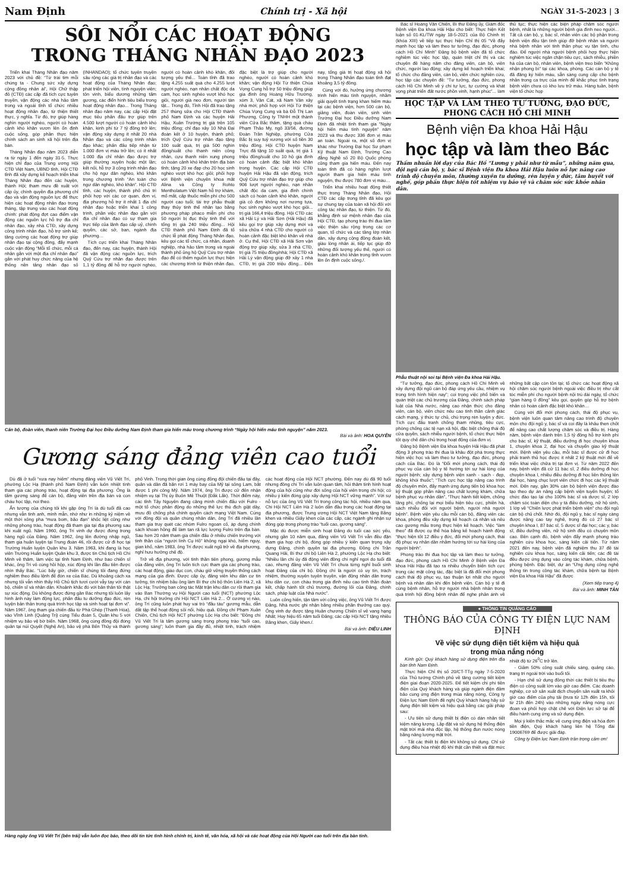Nam Định Chính trị - Xã hội NGÀY 31-5-2023 | 3
SÔI NỔI CÁC HOẠT ĐỘNG
TRONG THÁNG NHÂN ĐẠO 2023
Triển khai Tháng Nhân đạo năm 2023 với chủ đề: “Từ trái tim mỗi chúng ta - Chung sức xây dựng cộng đồng nhân ái”, Hội Chữ thập đỏ (CTĐ) các cấp đã tích cực tuyên truyền, vận động các nhà hảo tâm trong và ngoài tỉnh tổ chức nhiều hoạt động nhân đạo, từ thiện thiết thực, ý nghĩa. Từ đó, trợ giúp hàng nghìn người nghèo, người có hoàn cảnh khó khăn vươn lên ổn định cuộc sống, góp phần thực hiện chính sách an sinh xã hội trên địa bàn.
Tháng Nhân đạo năm 2023 diễn ra từ ngày 1 đến ngày 31-5. Thực hiện chỉ đạo của Trung ương Hội CTĐ Việt Nam, UBND tỉnh, Hội CTĐ tỉnh đã xây dựng kế hoạch triển khai Tháng Nhân đạo đến các huyện, thành Hội; tham mưu đề xuất với cấp ủy, chính quyền địa phương chỉ đạo và vận động nguồn lực để thực hiện các hoạt động nhân đạo trong tháng, tập trung vào các hoạt động chính: phát động đợt cao điểm vận động các nguồn lực hỗ trợ địa chỉ nhân đạo, xây nhà CTĐ, xây dựng công trình nhân đạo, hỗ trợ sinh kế; tăng cường các hoạt động trợ giúp nhân đạo tại cộng đồng, đẩy mạnh cuộc vận động “Mỗi tổ chức, mỗi cá nhân gắn với một địa chỉ nhân đạo” gắn với phát huy chức năng của hệ thống nền tảng nhân đạo số (INHANDAO); tổ chức tuyên truyền sâu rộng các giá trị nhân đạo và các hoạt động của Tháng Nhân đạo; phát triển hội viên, tình nguyện viên; tôn vinh, biểu dương những tấm gương, các điển hình tiêu biểu trong hoạt động nhân đạo... Trong Tháng nhân đạo năm nay, các cấp Hội đặt mục tiêu phấn đấu trợ giúp trên 4.500 lượt người có hoàn cảnh khó khăn, kinh phí từ 7 tỷ đồng trở lên; vận động xây dựng ít nhất 20 nhà Nhân đạo và các công trình nhân đạo khác; phấn đấu tiếp nhận từ 1.000 đơn vị máu trở lên; có ít nhất 1.000 địa chỉ nhân đạo được trợ giúp thường xuyên hoặc một lần; kết nối, hỗ trợ 3 công trình nhân đạo cho hộ ngư dân nghèo, khó khăn trong chương trình “An toàn cho ngư dân nghèo, khó khăn”. Hội CTĐ tỉnh, các huyện, thành phố chủ trì phối hợp với các cơ quan, đơn vị, địa phương hỗ trợ ít nhất 1 địa chỉ nhân đạo hoặc triển khai 1 công trình, phần việc nhân đạo gắn với địa chỉ nhân đạo có sự tham gia trực tiếp của lãnh đạo cấp uỷ, chính quyền, các sở, ban, ngành địa phương…
Tích cực triển khai Tháng Nhân đạo, đến nay, các huyện, thành Hội đã vận động các nguồn lực, trích Quỹ Cứu trợ nhân đạo được trên 1,1 tỷ đồng để hỗ trợ người nghèo, người có hoàn cảnh khó khăn, đối tượng yếu thế... Toàn tỉnh đã trao tặng 4.255 suất quà cho 4.255 lượt người nghèo, nạn nhân chất độc da cam, học sinh nghèo vượt khó học giỏi, người già neo đơn, người tàn tật... Trong đó, Tỉnh Hội đã trao tặng 257 thùng sữa cho Hội CTĐ thành phố Nam Định và các huyện Hải Hậu, Xuân Trường trị giá trên 105 triệu đồng; chỉ đạo xây 10 Nhà Đại đoàn kết ở 10 huyện, thành phố; trích Quỹ Cứu trợ nhân đạo tặng 100 suất quà, trị giá 500 nghìn đồng/suất cho thanh niên công nhân, cựu thanh niên xung phong có hoàn cảnh khó khăn trên địa bàn tỉnh; tặng 20 xe đạp cho 20 học sinh nghèo vượt khó học giỏi; phối hợp với Bệnh viện chuyên khoa mắt Alina và Công ty Rohto Mentholatum Việt Nam hỗ trợ khám, mổ mắt, cấp thuốc miễn phí cho 500 người cao tuổi; tài trợ phẫu thuật thay thủy tinh thể nhân tạo bằng phương pháp phaco miễn phí cho 50 người bị đục thủy tinh thể với tổng trị giá 240 triệu đồng... Hội CTĐ thành phố Nam Định đã tổ chức lễ phát động Tháng Nhân đạo, kêu gọi các tổ chức, cá nhân, doanh nghiệp, nhà hảo tâm trong và ngoài thành phố ủng hộ Quỹ Cứu trợ nhân đạo để có thêm nguồn lực thực hiện các chương trình từ thiện nhân đạo, đặc biệt là trợ giúp cho người nghèo, người có hoàn cảnh khó khăn; vận động Hội Từ thiện Chùa Vọng Cung hỗ trợ 50 triệu đồng giúp gia đình ông Hoàng Hữu Trường, xóm 3, Vân Cát, xã Nam Vân xây nhà mới; phối hợp với Hội Từ thiện Chùa Vọng Cung và bà Đỗ Thị Lan Phương, Công ty TNHH một thành viên Cửa Bắc thăm, tặng quà cháu Phạm Thảo My, ngõ 33/56, đường Đoàn Trần Nghiệp, phường Cửa Bắc bị suy tuỷ xương với số tiền 30 triệu đồng. Hội CTĐ huyện Nam Trực đã tặng 10 suất quà, trị giá 1 triệu đồng/suất cho 10 hộ gia đình có hoàn cảnh đặc biệt khó khăn trong huyện. Các cấp Hội CTĐ huyện Hải Hậu đã vận động, trích Quỹ Cứu trợ nhân đạo trợ giúp cho 906 lượt người nghèo, nạn nhân chất độc da cam, gia đình chính sách có hoàn cảnh khó khăn, người già cô đơn không nơi nương tựa, học sinh nghèo vượt khó học giỏi... trị giá 166,4 triệu đồng. Hội CTĐ các xã Hải Lý và Hải Sơn (Hải Hậu) đã kêu gọi trợ giúp xây dựng mới và sửa chữa 4 nhà CTĐ cho người có hoàn cảnh đặc biệt khó khăn về nhà ở. Cụ thể, Hội CTĐ xã Hải Sơn vận động trợ giúp xây, sửa 3 nhà CTĐ, trị giá 75 triệu đồng/nhà; Hội CTĐ xã Hải Lý vận động giúp đỡ xây 1 nhà CTĐ, trị giá 200 triệu đồng... Đến nay, tổng giá trị hoạt động xã hội trong Tháng Nhân đạo toàn tỉnh đạt khoảng 3,5 tỷ đồng.
Cùng với đó, hưởng ứng chương trình hiến máu tình nguyện, nhằm giải quyết tình trạng khan hiếm máu tại các bệnh viện, hơn 500 cán bộ, giảng viên, đoàn viên, sinh viên Trường Đại học Điều dưỡng Nam Định đã nhiệt tình tham gia “Ngày hội hiến máu tình nguyện” năm 2023 và thu được 336 đơn vị máu an toàn. Ngoài ra, một số đơn vị khác như Trường Đại học Sư phạm Kỹ thuật Nam Định, Trường Cao đẳng Nghề số 20 Bộ Quốc phòng cũng tham gia hiến máu. Đến nay toàn tỉnh đã có hàng nghìn lượt người tham gia hiến máu tình nguyện, thu được 780 đơn vị máu…
Triển khai nhiều hoạt động thiết thực trong Tháng Nhân đạo, Hội CTĐ các cấp trong tỉnh đã kêu gọi sự chung tay của toàn xã hội đối với công tác nhân đạo, từ thiện. Từ đó, khẳng định sứ mệnh nhân đạo của Hội CTĐ, tạo phong trào thi đua làm việc thiện sâu rộng trong các cơ quan, tổ chức và các tầng lớp nhân dân, xây dựng cộng đồng đoàn kết, giàu lòng nhân ái, tiếp tục giúp đỡ những đối tượng yếu thế, người có hoàn cảnh khó khăn trong tỉnh vươn lên ổn định cuộc sống./.
Cán bộ, đoàn viên, thanh niên Trường Đại học Điều dưỡng Nam Định tham gia hiến máu trong chương trình “Ngày hội hiến máu tình nguyện” năm 2023.
Bài và ảnh: HOA QUYÊN
Gương sáng đảng viên cao tuổi
Dù đã ở tuổi “xưa nay hiếm” nhưng đảng viên Vũ Viết Trí, phường Lộc Hạ (thành phố Nam Định) vẫn luôn nhiệt tình tham gia các phong trào, hoạt động tại địa phương. Ông là tấm gương sáng để cán bộ, đảng viên trên địa bàn và con cháu học tập, noi theo.
Ấn tượng của chúng tôi khi gặp ông Trí là dù tuổi đã cao nhưng vẫn tinh anh, minh mẫn, nhớ như in những kỷ niệm về một thời xông pha “mưa bom, bão đạn” khốc liệt cũng như những phong trào, hoạt động đã tham gia tại địa phương sau khi xuất ngũ. Năm 1960, ông Trí vinh dự được đứng trong hàng ngũ của Đảng. Năm 1962, ông lên đường nhập ngũ, tham gia huấn luyện tại Trung đoàn 46, rồi được cử đi học tại Trường Huấn luyện Quân khu 3. Năm 1963, khi đang là học viên Trường Huấn luyện Quân khu 3, được tin Chủ tịch Hồ Chí Minh về thăm, làm việc tại tỉnh Nam Định, như bao chiến sĩ khác, ông Trí vô cùng hồi hộp, xúc động khi lần đầu tiên được nhìn thấy Bác. “Lúc bấy giờ, chiến sĩ chúng tôi đang đứng nghiêm theo điều lệnh để đón xe của Bác. Dù khoảng cách xa nhưng tôi vẫn nhìn thấy Hồ Chủ tịch tươi cười vẫy tay với cán bộ, chiến sĩ và nhân dân. Khoảnh khắc đó với bản thân tôi thật sự xúc động. Dù không được đứng gần Bác nhưng tôi luôn lấy hình ảnh này làm động lực, phấn đấu tu dưỡng đạo đức, rèn luyện bản thân trong quá trình học tập và sinh hoạt tại đơn vị”. Năm 1967, ông tham gia chiến đấu từ Phà Ghép (Thanh Hóa), vào Vĩnh Linh (Quảng Trị) cùng Tiểu đoàn 5, Quân khu 5 với nhiệm vụ bảo vệ bờ biển. Năm 1968, ông cùng đồng đội đóng quân tại núi Quyết (Nghệ An), bảo vệ phà Bến Thủy và thành phố Vinh. Trong thời gian ông cùng đồng đội chiến đấu tại đây, quân và dân đã bắn rơi 1 máy bay của Mỹ tại sông Lam, bắt được 1 phi công Mỹ. Năm 1974, ông Trí được cử đến nhận nhiệm vụ tại Thị ủy Buôn Mê Thuột (Đắk Lắk). Thời điểm này, các tỉnh Tây Nguyên đang căng mình chiến đấu với Fulro - một tổ chức phản động do những thế lực thù địch giật dây, mưu đồ chống phá chính quyền cách mạng Việt Nam. Cùng với đồng đội và quần chúng nhân dân, ông Trí đã nhiều lần tham gia truy quét các nhóm Fulro ngoan cố, áp dụng chính sách khoan hồng để làm tan rã lực lượng Fulro trên địa bàn. Sau hơn 20 năm tham gia chiến đấu ở nhiều chiến trường với tinh thần của “người lính Cụ Hồ” không ngại khó, hiểm nguy, gian khổ, năm 1983, ông Trí được xuất ngũ trở về địa phương, nghỉ hưu hưởng chế độ.
Trở về địa phương, với tinh thần tiên phong, gương mẫu của đảng viên, ông Trí luôn tích cực tham gia các phong trào, các hoạt động, giáo dục con, cháu giữ vững truyền thống cách mạng của gia đình. Được cấp ủy, đảng viên khu dân cư tin tưởng, tín nhiệm bầu ông làm Bí thư chi bộ thôn Liên Hà 2, xã Lộc Hạ; Trưởng ban công tác Mặt trận khu dân cư rồi tham gia vào Ban Thường vụ Hội Người cao tuổi (NCT) phường Lộc Hạ, chi hội trưởng chi Hội NCT Liên Hà 2... Ở cương vị nào, ông Trí cũng luôn phát huy vai trò “đầu tàu” gương mẫu, dẫn dắt tập thể hoạt động sôi nổi, hiệu quả. Đồng chí Phạm Xuân Chiến, Chủ tịch Hội NCT phường Lộc Hạ cho biết: “Đồng chí Vũ Viết Trí là tấm gương sáng trong phong trào “tuổi cao, gương sáng”; luôn tham gia đầy đủ, nhiệt tình, trách nhiệm các hoạt động của Hội NCT phường. Đến nay dù đã 90 tuổi nhưng đồng chí Trí vẫn luôn quan tâm, hỏi thăm tình hình hoạt động của hội cũng như đời sống của hội viên trong chi hội; có nhiều ý kiến đóng góp xây dựng Hội NCT vững mạnh”. Với sự nỗ lực của ông Vũ Viết Trí trong công tác hội, nhiều năm qua, Chi Hội NCT Liên Hà 2 luôn dẫn đầu trong các hoạt động tại địa phương, được Trung ương Hội NCT Việt Nam tặng Bằng khen và nhiều Giấy khen của các cấp, các ngành ghi nhận sự đóng góp trong phong trào “tuổi cao, gương sáng”.
Mặc dù được miễn sinh hoạt Đảng do tuổi cao sức yếu, nhưng gần 10 năm qua, đảng viên Vũ Viết Trí vẫn đều đặn tham gia họp chi bộ, đóng góp nhiều ý kiến quan trọng xây dựng Đảng, chính quyền tại địa phương. Đồng chí Trần Quang Hải, Bí thư chi bộ Liên Hà 2, phường Lộc Hạ cho biết: “Nhiều lần chi ủy đã động viên đồng chí nghỉ ngơi do tuổi đã cao, nhưng đảng viên Vũ Viết Trí chưa từng nghỉ buổi sinh hoạt Đảng của chi bộ. Đồng chí là người có uy tín, trách nhiệm, thường xuyên tuyên truyền, vận động nhân dân trong khu dân cư, con cháu trong gia đình nêu cao tinh thần đoàn kết, chấp hành tốt chủ trương, đường lối của Đảng, chính sách, pháp luật của Nhà nước”.
Luôn cống hiến, tận tâm với công việc, ông Vũ Viết Trí được Đảng, Nhà nước ghi nhận bằng nhiều phần thưởng cao quý. Ông vinh dự được tặng Huân chương Chiến sĩ vẻ vang hạng Nhất; Huy hiệu 65 năm tuổi Đảng; các cấp Hội NCT tặng nhiều Bằng khen, Giấy khen./.
Bài và ảnh: DIỆU LINH
Hàng ngày ông Vũ Viết Trí (bên trái) vẫn luôn đọc báo, theo dõi tin tức tình hình chính trị, kinh tế, văn hóa, xã hội và các hoạt động của Hội Người cao tuổi trên địa bàn tỉnh.
Bác sĩ Hoàng Văn Chiến, Bí thư Đảng ủy, Giám đốc Bệnh viện Đa khoa Hải Hậu cho biết: Thực hiện Kết luận số 01-KL/TW ngày 18-5-2021 của Bộ Chính trị (khóa XIII) về tiếp tục thực hiện Chỉ thị 05 “Về đẩy mạnh học tập và làm theo tư tưởng, đạo đức, phong cách Hồ Chí Minh” Đảng bộ bệnh viện đã tổ chức nghiêm túc việc học tập, quán triệt chỉ thị và các chuyên đề hàng năm cho đảng viên, cán bộ, viên chức, người lao động; xây dựng kế hoạch triển khai; tổ chức cho đảng viên, cán bộ, viên chức nghiên cứu, học tập các chuyên đề: “Tư tưởng, đạo đức, phong cách Hồ Chí Minh về ý chí tự lực, tự cường và khát vọng phát triển đất nước phồn vinh, hạnh phúc”... làm thủ tục; thực hiện các biện pháp chăm sóc người bệnh, nhất là những người bệnh gia đình neo người... Tất cả cán bộ, y, bác sĩ, nhân viên các bộ phận trong bệnh viện đều tận tình giúp đỡ bệnh nhân và người nhà bệnh nhân với tinh thần phục vụ tận tình, chu đáo. Để người nhà người bệnh phối hợp thực hiện nghiêm túc việc ngăn chặn tiêu cực, sách nhiễu, phiền hà của cán bộ, nhân viên, bệnh viện treo biển “Không nhận phong bì” tại các khoa, phòng. Các cán bộ y tế đã đăng ký hiến máu, sẵn sàng cung cấp cho bệnh nhân trong ca trực của mình để khắc phục tình trạng bệnh viện chưa có kho lưu trữ máu. Hàng tuần, bệnh viện tổ chức họp
HỌC TẬP VÀ LÀM THEO TƯ TƯỞNG, ĐẠO ĐỨC, PHONG CÁCH HỒ CHÍ MINH
Bệnh viện Đa khoa Hải Hậu
học tập và làm theo Bác
Thấm nhuần lời dạy của Bác Hồ “Lương y phải như từ mẫu”, những năm qua, đội ngũ cán bộ, y, bác sĩ Bệnh viện Đa khoa Hải Hậu luôn nỗ lực nâng cao trình độ chuyên môn, thường xuyên tu dưỡng, rèn luyện y đức, tâm huyết với nghề, góp phần thực hiện tốt nhiệm vụ bảo vệ và chăm sóc sức khỏe nhân dân.
Phẫu thuật nội soi tại Bệnh viện Đa khoa Hải Hậu.
“Tư tưởng, đạo đức, phong cách Hồ Chí Minh về xây dựng đội ngũ cán bộ đáp ứng yêu cầu, nhiệm vụ trong tình hình hiện nay”; coi trọng việc phổ biến và quán triệt các chủ trương của Đảng, chính sách pháp luật của Nhà nước, nâng cao nhận thức cho đảng viên, cán bộ, viên chức nêu cao tinh thần cảnh giác cách mạng, ý thức tự chủ, chú trọng rèn luyện y đức. Tích cực đấu tranh chống tham nhũng, tiêu cực, phòng chống các tệ nạn xã hội, đặc biệt chống thái độ cửa quyền, sách nhiễu người bệnh, tổ chức thực hiện tốt quy chế dân chủ trong hoạt động của đơn vị.
Đảng bộ Bệnh viện Đa khoa huyện Hải Hậu đã phát động 3 phong trào thi đua là khâu đột phá trong thực hiện việc học và làm theo tư tưởng, đạo đức, phong cách của Bác. Đó là “Đổi mới phong cách, thái độ phục vụ của cán bộ y tế hướng tới sự hài lòng của người bệnh; xây dựng bệnh viện xanh - sạch - đẹp, không khói thuốc”; “Tích cực học tập nâng cao trình độ chuyên môn, đẩy mạnh ứng dụng tiến bộ khoa học kỹ thuật góp phần nâng cao chất lượng khám, chữa bệnh phục vụ nhân dân”, “Thực hành tiết kiệm, chống lãng phí, chống lại mọi biểu hiện tiêu cực, phiền hà, sách nhiễu đối với người bệnh, người nhà người bệnh”. Bệnh viện yêu cầu mỗi cán bộ, đảng viên các khoa, phòng đều xây dựng kế hoạch cá nhân và nêu cao gương mẫu trong thực hiện kế hoạch. Việc “làm theo” đã được cụ thể hóa bằng kế hoạch hành động “thực hiện tốt 12 điều y đức, đổi mới phong cách, thái độ phục vụ nhân dân nhằm hướng tới sự hài lòng của người bệnh”.
Phong trào thi đua học tập và làm theo tư tưởng, đạo đức, phong cách Hồ Chí Minh ở Bệnh viện Đa khoa Hải Hậu đã tạo ra nhiều chuyển biến tích cực trong các mặt công tác, đặc biệt là đã đổi mới phong cách thái độ phục vụ, tạo thuận lợi nhất cho người bệnh và nhân dân khi đến bệnh viện. Cán bộ y tế đi cùng bệnh nhân, hỗ trợ người nhà bệnh nhân trong quá trình hội đồng bệnh nhân để nghe phản ánh về những bất cập còn tồn tại; tổ chức các hoạt động xã hội chăm sóc người bệnh ngoài việc điều trị như cắt tóc miễn phí cho người bệnh nội trú dài ngày, tổ chức “gian hàng 0 đồng” kêu gọi, quyên góp hỗ trợ bệnh nhân có hoàn cảnh đặc biệt khó khăn…
Cùng với đổi mới phong cách, thái độ phục vụ, bệnh viện luôn quan tâm nâng cao trình độ chuyên môn cho đội ngũ y, bác sĩ và coi đây là khâu then chốt để nâng cao chất lượng chăm sóc và điều trị. Hàng năm, bệnh viện dành trên 1,5 tỷ đồng hỗ trợ kinh phí cho bác sĩ, kỹ thuật, điều dưỡng đi học chuyên khoa 1, chuyên khoa 2, đại học và chuyển giao kỹ thuật mới. Bệnh viện yêu cầu, mỗi bác sĩ được cử đi học phải tranh thủ học được ít nhất 2 kỹ thuật mới để về triển khai việc chữa trị tại đơn vị. Từ năm 2022 đến nay, bệnh viện đã cử 11 bác sĩ, 2 điều dưỡng đi học chuyên khoa I, nhiều điều dưỡng đi học liên thông lên đại học, hàng chục lượt viên chức đi học các kỹ thuật mới. Đến nay, gần 30% cán bộ bệnh viện được đào tạo theo dự án nâng cấp bệnh viện tuyến huyện; tổ chức đào tạo lại cho 100% bác sĩ và dược sĩ, 2 lớp chăm sóc toàn diện cho y tá điều dưỡng, nữ hộ sinh, 1 lớp về “Chiến lược phát triển bệnh viện” cho đội ngũ cán bộ chủ chốt. Nhờ đó, đội ngũ y, bác sĩ ngày càng được nâng cao tay nghề, trong đó có 27 bác sĩ chuyên khoa I, 87 bác sĩ, 5 dược sĩ đại học; các y, bác sĩ, điều dưỡng viên, nữ hộ sinh đều có chuyên môn cao. Bên cạnh đó, bệnh viện đẩy mạnh phong trào nghiên cứu khoa học, sáng kiến cải tiến. Từ năm 2021 đến nay, bệnh viện đã nghiệm thu 37 đề tài nghiên cứu khoa học, sáng kiến cải tiến; các đề tài đều được ứng dụng vào công tác khám, chữa bệnh, phòng bệnh. Đặc biệt, dự án “Ứng dụng công nghệ thông tin trong công tác khám, chữa bệnh tại Bệnh viện Đa khoa Hải Hậu” đã được
(Xem tiếp trang 4)
Bài và ảnh: MINH TÂN
● THÔNG TIN QUẢNG CÁO
THÔNG BÁO CỦA CÔNG TY ĐIỆN LỰC NAM ĐỊNH
Về việc sử dụng điện tiết kiệm và hiệu quả
trong mùa nắng nóng
Kính gửi: Quý khách hàng sử dụng điện trên địa bàn tỉnh Nam Định.
Thực hiện Chỉ thị số 20/CT-TTg ngày 7-5-2020 của Thủ tướng Chính phủ về tăng cường tiết kiệm điện giai đoạn 2020-2025. Để tiết kiệm chi phí tiền điện của Quý khách hàng và giúp ngành điện đảm bảo cung ứng điện trong mùa nắng nóng, Công ty Điện lực Nam Định đề nghị Quý khách hàng hãy sử dụng điện tiết kiệm và hiệu quả bằng các giải pháp sau:
- Ưu tiên sử dụng thiết bị điện có dán nhãn tiết kiệm năng lượng. Lắp đặt và sử dụng hệ thống điện mặt trời mái nhà độc lập, hệ thống đun nước nóng bằng năng lượng mặt trời.
- Tắt các thiết bị điện khi không sử dụng. Chỉ sử dụng điều hòa nhiệt độ khi thật cần thiết và đặt mức nhiệt độ từ 26<sup>0</sup>C trở lên.
- Giảm 50% công suất chiếu sáng, quảng cáo, trang trí ngoài trời vào buổi tối.
- Hạn chế sử dụng đồng thời các thiết bị tiêu thụ điện có công suất lớn vào giờ cao điểm. Các doanh nghiệp, cơ sở sản xuất dịch chuyển sản xuất ra khỏi giờ cao điểm của phụ tải (trưa từ 12h đến 15h, tối từ 21h đến 24h) vào những ngày nắng nóng cực đoan và phối hợp chặt chẽ với Điện lực sở tại để điều hành cung ứng và sử dụng điện.
Mọi ý kiến thắc mắc về cung ứng điện và hóa đơn tiền điện, Quý khách hàng liên hệ Tổng đài 19006769 để được giải đáp.
Công ty Điện lực Nam Định trân trọng cảm ơn!